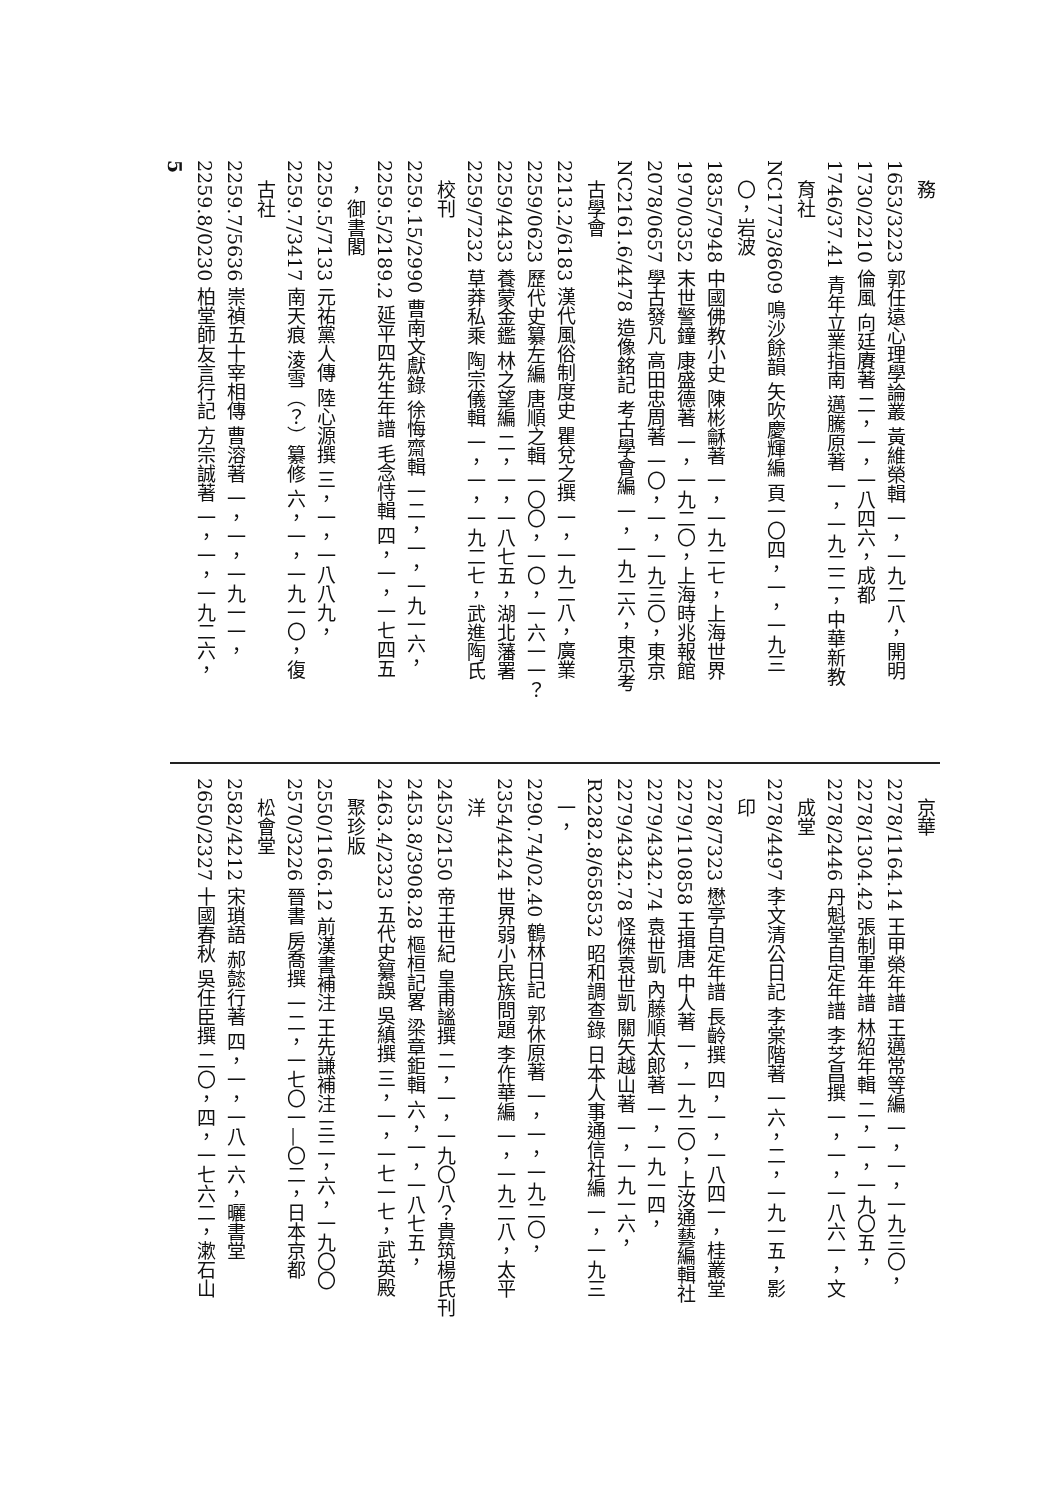務
1653/3223 郭任遠心理學論叢 黃維榮輯 一，一九二八，開明
1730/2210 倫風 向廷賡著 二，一，一八四六，成都
1746/37.41 青年立業指南 邁騰原著 一，一九二二，中華新教
育社
NC1773/8609 鳴沙餘韻 矢吹慶輝編 頁一〇四，一，一九三
〇，岩波
1835/7948 中國佛教小史 陳彬龢著 一，一九二七，上海世界
1970/0352 末世警鐘 康盛德著 一，一九二〇，上海時兆報館
2078/0657 學古發凡 高田忠周著 一〇，一，一九三〇，東京
NC2161.6/4478 造像銘記 考古學會編 一，一九二六，東京考
古學會
2213.2/6183 漢代風俗制度史 瞿兌之撰 一，一九二八，廣業
2259/0623 歷代史纂左編 唐順之輯 一〇〇，一〇，一六一一？
2259/4433 養蒙金鑑 林之望編 二，一，一八七五，湖北藩署
2259/7232 草莽私乘 陶宗儀輯 一，一，一九二七，武進陶氏
校刊
2259.15/2990 曹南文獻錄 徐悔齋輯 一二，一，一九一六，
2259.5/2189.2 延平四先生年譜 毛念恃輯 四，一，一七四五
，御書閣
2259.5/7133 元祐黨人傳 陸心源撰 三，一，一八八九，
2259.7/3417 南天痕 淩雪（？）纂修 六，一，一九一〇，復
古社
2259.7/5636 崇禎五十宰相傳 曹溶著 一，一，一九一一，
2259.8/0230 柏堂師友言行記 方宗誠著 一，一，一九二六，
5
京華
2278/1164.14 王甲榮年譜 王邁常等編 一，一，一九三〇，
2278/1304.42 張制軍年譜 林紹年輯 二，一，一九〇五，
2278/2446 丹魁堂自定年譜 李芝昌撰 一，一，一八六一，文
成堂
2278/4497 李文清公日記 李棠階著 一六，二，一九一五，影
印
2278/7323 懋亭自定年譜 長齡撰 四，一，一八四一，桂叢堂
2279/110858 王揖唐 中人著 一，一九二〇，上汝通藝編輯社
2279/4342.74 袁世凱 內藤順太郎著 一，一九一四，
2279/4342.78 怪傑袁世凱 關矢越山著 一，一九一六，
R2282.8/658532 昭和調查錄 日本人事通信社編 一，一九三
一，
2290.74/02.40 鶴林日記 郭休原著 一，一，一九二〇，
2354/4424 世界弱小民族問題 李作華編 一，一九二八，太平
洋
2453/2150 帝王世紀 皇甫謐撰 二，一，一九〇八？貴筑楊氏刊
2453.8/3908.28 樞桓記畧 梁章鉅輯 六，一，一八七五，
2463.4/2323 五代史纂誤 吳縝撰 三，一，一七一七，武英殿
聚珍版
2550/1166.12 前漢書補注 王先謙補注 三二，六，一九〇〇
2570/3226 晉書 房喬撰 一二，一七〇一—〇二，日本京都
松會堂
2582/4212 宋瑣語 郝懿行著 四，一，一八一六，曬書堂
2650/2327 十國春秋 吳任臣撰 二〇，四，一七六二，漱石山